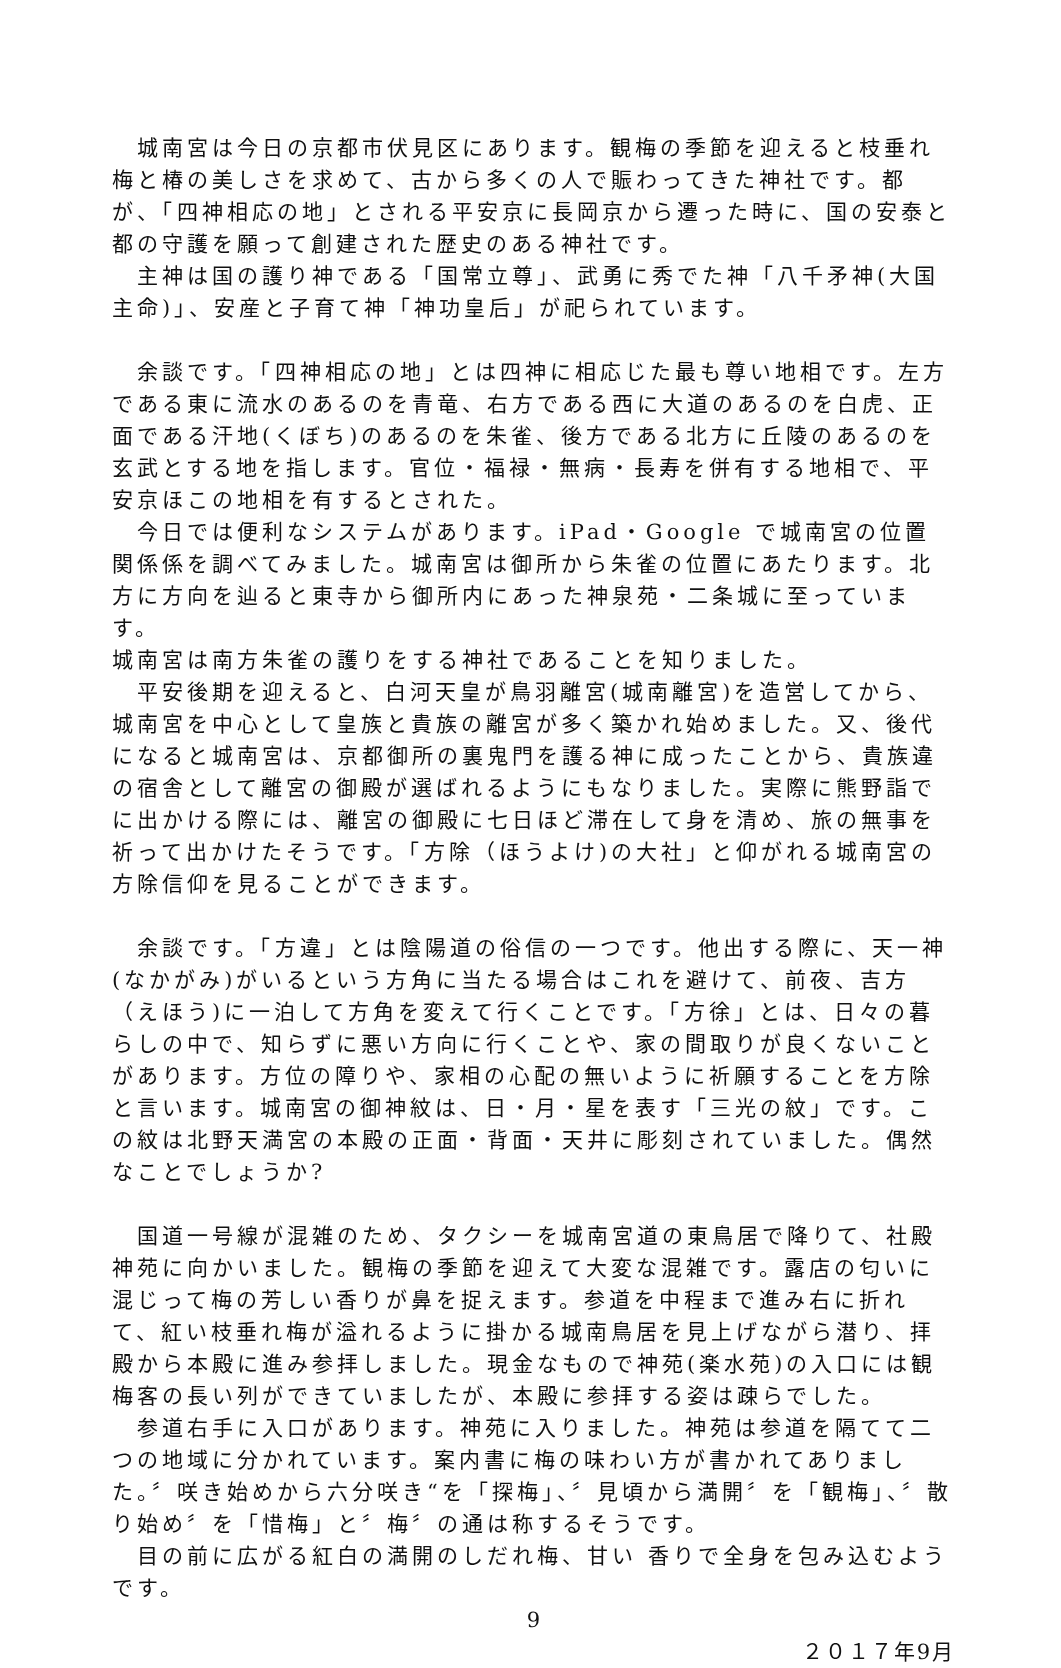城南宮は今日の京都市伏見区にあります。観梅の季節を迎えると枝垂れ梅と椿の美しさを求めて、古から多くの人で賑わってきた神社です。都が、「四神相応の地」とされる平安京に長岡京から遷った時に、国の安泰と都の守護を願って創建された歴史のある神社です。
　主神は国の護り神である「国常立尊」、武勇に秀でた神「八千矛神(大国主命)」、安産と子育て神「神功皇后」が祀られています。
　余談です。「四神相応の地」とは四神に相応じた最も尊い地相です。左方である東に流水のあるのを青竜、右方である西に大道のあるのを白虎、正面である汗地(くぼち)のあるのを朱雀、後方である北方に丘陵のあるのを玄武とする地を指します。官位・福禄・無病・長寿を併有する地相で、平安京ほこの地相を有するとされた。
　今日では便利なシステムがあります。iPad・Google で城南宮の位置関係係を調べてみました。城南宮は御所から朱雀の位置にあたります。北方に方向を辿ると東寺から御所内にあった神泉苑・二条城に至っています。
城南宮は南方朱雀の護りをする神社であることを知りました。
　平安後期を迎えると、白河天皇が鳥羽離宮(城南離宮)を造営してから、城南宮を中心として皇族と貴族の離宮が多く築かれ始めました。又、後代になると城南宮は、京都御所の裏鬼門を護る神に成ったことから、貴族違の宿舎として離宮の御殿が選ばれるようにもなりました。実際に熊野詣でに出かける際には、離宮の御殿に七日ほど滞在して身を清め、旅の無事を祈って出かけたそうです。「方除（ほうよけ)の大社」と仰がれる城南宮の方除信仰を見ることができます。
　余談です。「方違」とは陰陽道の俗信の一つです。他出する際に、天一神(なかがみ)がいるという方角に当たる場合はこれを避けて、前夜、吉方（えほう)に一泊して方角を変えて行くことです。「方徐」とは、日々の暮らしの中で、知らずに悪い方向に行くことや、家の間取りが良くないことがあります。方位の障りや、家相の心配の無いように祈願することを方除と言います。城南宮の御神紋は、日・月・星を表す「三光の紋」です。この紋は北野天満宮の本殿の正面・背面・天井に彫刻されていました。偶然なことでしょうか?
　国道一号線が混雑のため、タクシーを城南宮道の東鳥居で降りて、社殿神苑に向かいました。観梅の季節を迎えて大変な混雑です。露店の匂いに混じって梅の芳しい香りが鼻を捉えます。参道を中程まで進み右に折れて、紅い枝垂れ梅が溢れるように掛かる城南鳥居を見上げながら潜り、拝殿から本殿に進み参拝しました。現金なもので神苑(楽水苑)の入口には観梅客の長い列ができていましたが、本殿に参拝する姿は疎らでした。
　参道右手に入口があります。神苑に入りました。神苑は参道を隔てて二つの地域に分かれています。案内書に梅の味わい方が書かれてありました。〞咲き始めから六分咲き“を「探梅」、〞見頃から満開〞を「観梅」、〞散り始め〞を「惜梅」と〞梅〞の通は称するそうです。
　目の前に広がる紅白の満開のしだれ梅、甘い 香りで全身を包み込むようです。
9
２０１７年9月